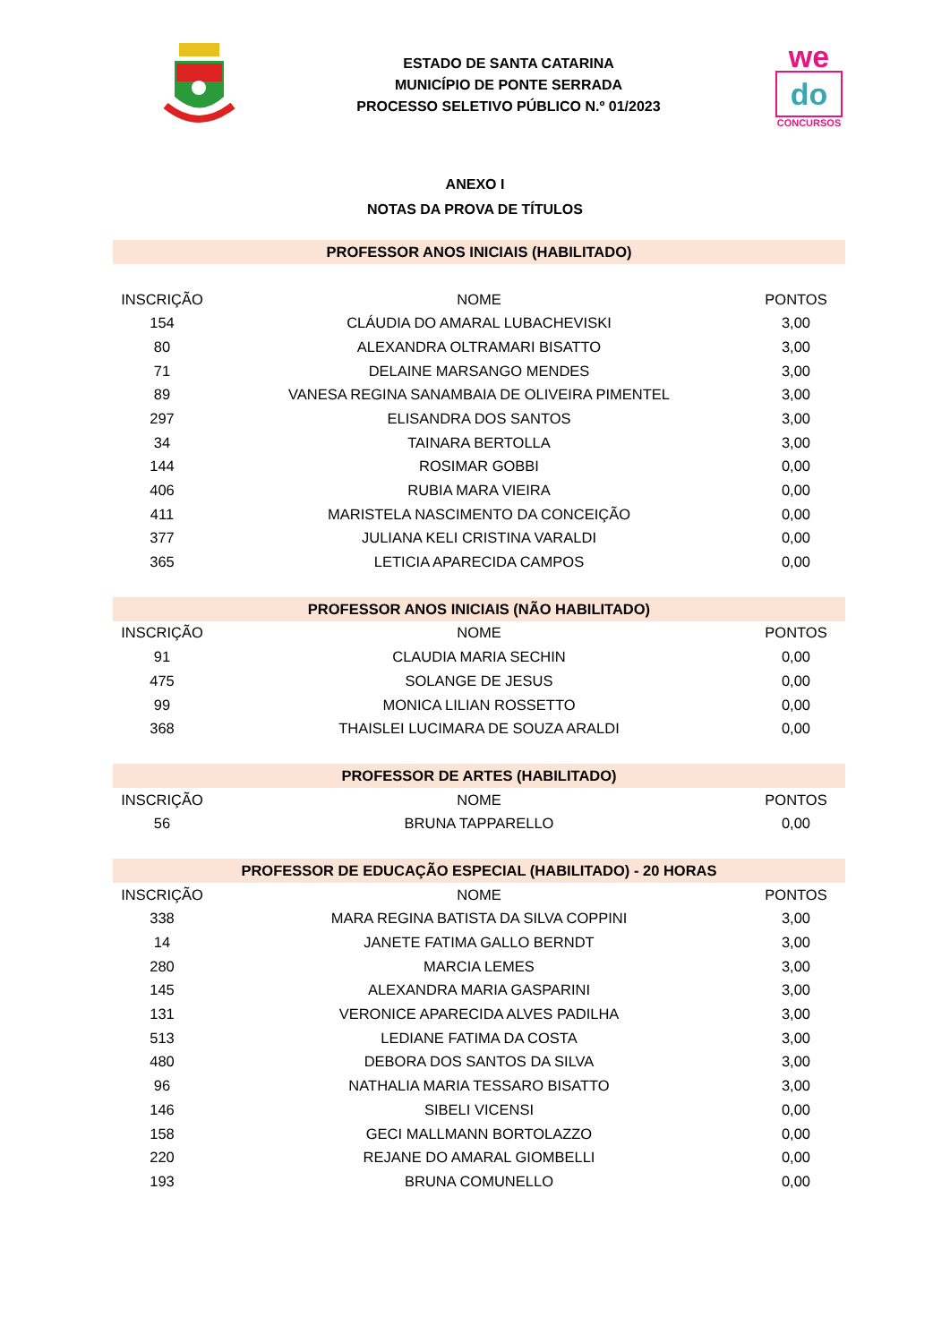ESTADO DE SANTA CATARINA
MUNICÍPIO DE PONTE SERRADA
PROCESSO SELETIVO PÚBLICO N.º 01/2023
we
do
CONCURSOS
ANEXO I
NOTAS DA PROVA DE TÍTULOS
| PROFESSOR ANOS INICIAIS (HABILITADO) | | |
| --- | --- | --- |
| INSCRIÇÃO | NOME | PONTOS |
| 154 | CLÁUDIA DO AMARAL LUBACHEVISKI | 3,00 |
| 80 | ALEXANDRA OLTRAMARI BISATTO | 3,00 |
| 71 | DELAINE MARSANGO MENDES | 3,00 |
| 89 | VANESA REGINA SANAMBAIA DE OLIVEIRA PIMENTEL | 3,00 |
| 297 | ELISANDRA DOS SANTOS | 3,00 |
| 34 | TAINARA BERTOLLA | 3,00 |
| 144 | ROSIMAR GOBBI | 0,00 |
| 406 | RUBIA MARA VIEIRA | 0,00 |
| 411 | MARISTELA NASCIMENTO DA CONCEIÇÃO | 0,00 |
| 377 | JULIANA KELI CRISTINA VARALDI | 0,00 |
| 365 | LETICIA APARECIDA CAMPOS | 0,00 |
| PROFESSOR ANOS INICIAIS (NÃO HABILITADO) | | |
| INSCRIÇÃO | NOME | PONTOS |
| 91 | CLAUDIA MARIA SECHIN | 0,00 |
| 475 | SOLANGE DE JESUS | 0,00 |
| 99 | MONICA LILIAN ROSSETTO | 0,00 |
| 368 | THAISLEI LUCIMARA DE SOUZA ARALDI | 0,00 |
| PROFESSOR DE ARTES (HABILITADO) | | |
| INSCRIÇÃO | NOME | PONTOS |
| 56 | BRUNA TAPPARELLO | 0,00 |
| PROFESSOR DE EDUCAÇÃO ESPECIAL (HABILITADO) - 20 HORAS | | |
| INSCRIÇÃO | NOME | PONTOS |
| 338 | MARA REGINA BATISTA DA SILVA COPPINI | 3,00 |
| 14 | JANETE FATIMA GALLO BERNDT | 3,00 |
| 280 | MARCIA LEMES | 3,00 |
| 145 | ALEXANDRA MARIA GASPARINI | 3,00 |
| 131 | VERONICE APARECIDA ALVES PADILHA | 3,00 |
| 513 | LEDIANE FATIMA DA COSTA | 3,00 |
| 480 | DEBORA DOS SANTOS DA SILVA | 3,00 |
| 96 | NATHALIA MARIA TESSARO BISATTO | 3,00 |
| 146 | SIBELI VICENSI | 0,00 |
| 158 | GECI MALLMANN BORTOLAZZO | 0,00 |
| 220 | REJANE DO AMARAL GIOMBELLI | 0,00 |
| 193 | BRUNA COMUNELLO | 0,00 |